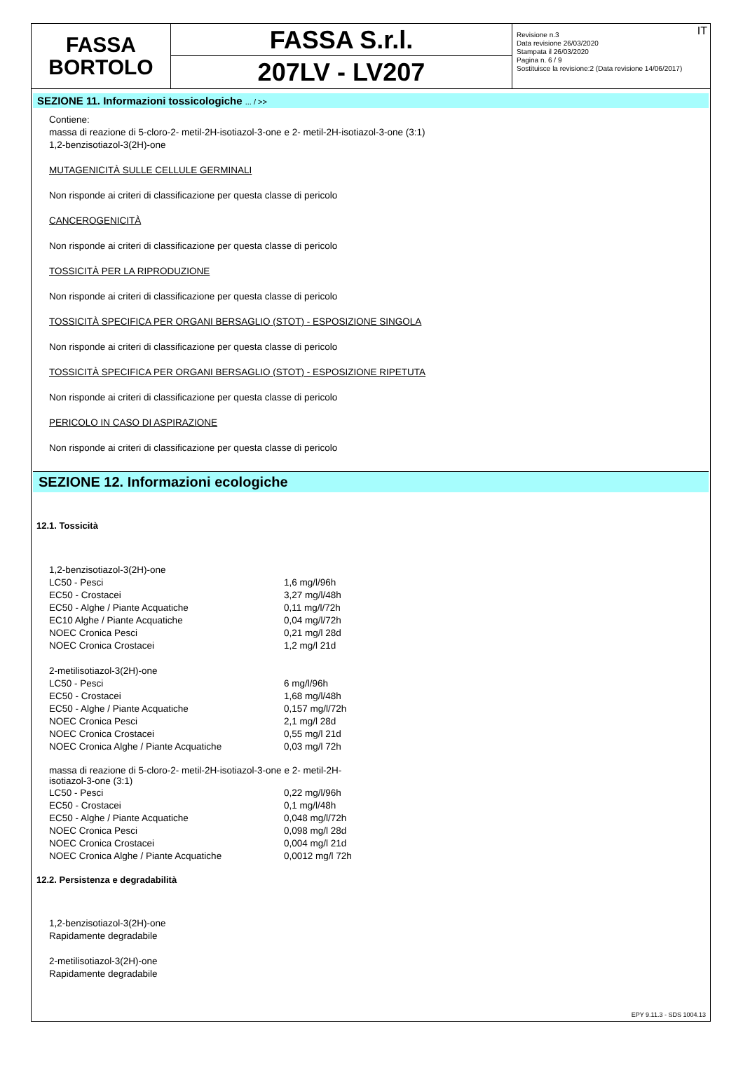FASSA
BORTOLO
FASSA S.r.l.
207LV - LV207
IT Revisione n.3
Data revisione 26/03/2020
Stampata il 26/03/2020
Pagina n. 6 / 9
Sostituisce la revisione:2 (Data revisione 14/06/2017)
SEZIONE 11. Informazioni tossicologiche ... / >>
Contiene:
massa di reazione di 5-cloro-2- metil-2H-isotiazol-3-one e 2- metil-2H-isotiazol-3-one (3:1)
1,2-benzisotiazol-3(2H)-one
MUTAGENICITÀ SULLE CELLULE GERMINALI
Non risponde ai criteri di classificazione per questa classe di pericolo
CANCEROGENICITÀ
Non risponde ai criteri di classificazione per questa classe di pericolo
TOSSICITÀ PER LA RIPRODUZIONE
Non risponde ai criteri di classificazione per questa classe di pericolo
TOSSICITÀ SPECIFICA PER ORGANI BERSAGLIO (STOT) - ESPOSIZIONE SINGOLA
Non risponde ai criteri di classificazione per questa classe di pericolo
TOSSICITÀ SPECIFICA PER ORGANI BERSAGLIO (STOT) - ESPOSIZIONE RIPETUTA
Non risponde ai criteri di classificazione per questa classe di pericolo
PERICOLO IN CASO DI ASPIRAZIONE
Non risponde ai criteri di classificazione per questa classe di pericolo
SEZIONE 12. Informazioni ecologiche
12.1. Tossicità
| 1,2-benzisotiazol-3(2H)-one | |
| LC50 - Pesci | 1,6 mg/l/96h |
| EC50 - Crostacei | 3,27 mg/l/48h |
| EC50 - Alghe / Piante Acquatiche | 0,11 mg/l/72h |
| EC10 Alghe / Piante Acquatiche | 0,04 mg/l/72h |
| NOEC Cronica Pesci | 0,21 mg/l 28d |
| NOEC Cronica Crostacei | 1,2 mg/l 21d |
| 2-metilisotiazol-3(2H)-one | |
| LC50 - Pesci | 6 mg/l/96h |
| EC50 - Crostacei | 1,68 mg/l/48h |
| EC50 - Alghe / Piante Acquatiche | 0,157 mg/l/72h |
| NOEC Cronica Pesci | 2,1 mg/l 28d |
| NOEC Cronica Crostacei | 0,55 mg/l 21d |
| NOEC Cronica Alghe / Piante Acquatiche | 0,03 mg/l 72h |
| massa di reazione di 5-cloro-2- metil-2H-isotiazol-3-one e 2- metil-2H-isotiazol-3-one (3:1) | |
| LC50 - Pesci | 0,22 mg/l/96h |
| EC50 - Crostacei | 0,1 mg/l/48h |
| EC50 - Alghe / Piante Acquatiche | 0,048 mg/l/72h |
| NOEC Cronica Pesci | 0,098 mg/l 28d |
| NOEC Cronica Crostacei | 0,004 mg/l 21d |
| NOEC Cronica Alghe / Piante Acquatiche | 0,0012 mg/l 72h |
12.2. Persistenza e degradabilità
1,2-benzisotiazol-3(2H)-one
Rapidamente degradabile
2-metilisotiazol-3(2H)-one
Rapidamente degradabile
EPY 9.11.3 - SDS 1004.13